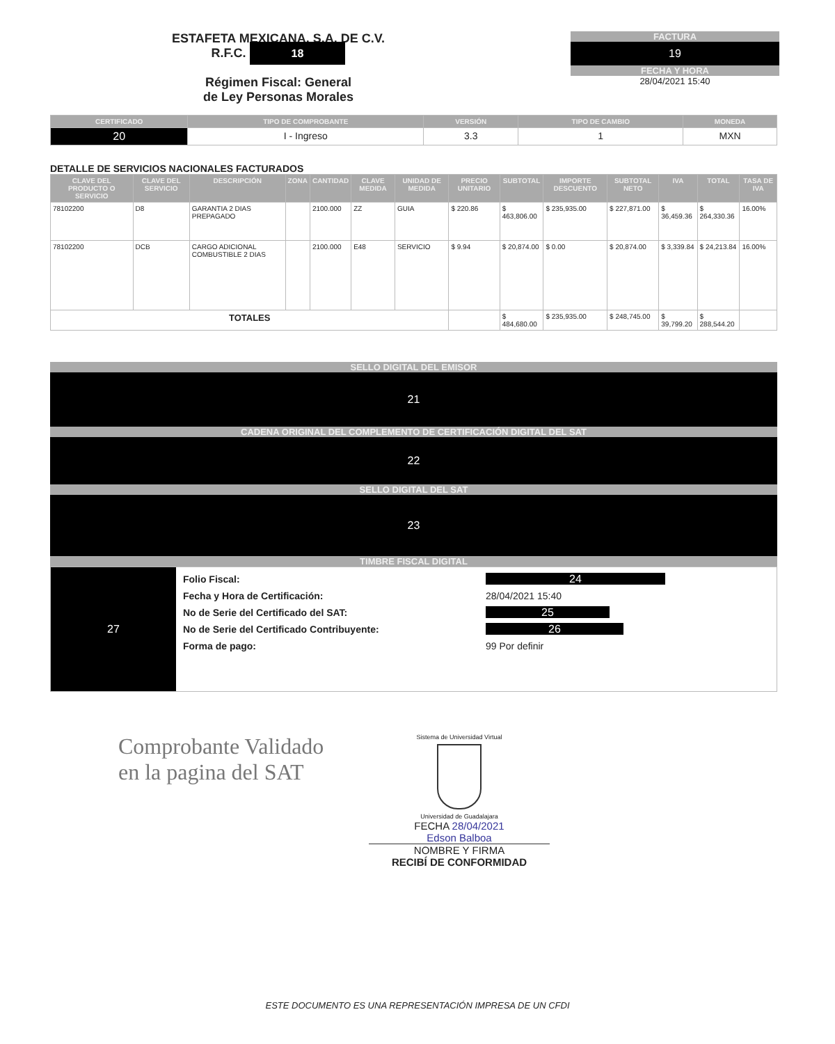ESTAFETA MEXICANA, S.A. DE C.V.
R.F.C. 18
Régimen Fiscal: General
de Ley Personas Morales
FACTURA
19
FECHA Y HORA
28/04/2021 15:40
| CERTIFICADO | TIPO DE COMPROBANTE | VERSIÓN | TIPO DE CAMBIO | MONEDA |
| --- | --- | --- | --- | --- |
| 20 | I - Ingreso | 3.3 | 1 | MXN |
DETALLE DE SERVICIOS NACIONALES FACTURADOS
| CLAVE DEL PRODUCTO O SERVICIO | CLAVE DEL SERVICIO | DESCRIPCIÓN | ZONA | CANTIDAD | CLAVE MEDIDA | UNIDAD DE MEDIDA | PRECIO UNITARIO | SUBTOTAL | IMPORTE DESCUENTO | SUBTOTAL NETO | IVA | TOTAL | TASA DE IVA |
| --- | --- | --- | --- | --- | --- | --- | --- | --- | --- | --- | --- | --- | --- |
| 78102200 | D8 | GARANTIA 2 DIAS PREPAGADO | | 2100.000 | ZZ | GUIA | $ 220.86 | $ 463,806.00 | $ 235,935.00 | $ 227,871.00 | $ 36,459.36 | $ 264,330.36 | 16.00% |
| 78102200 | DCB | CARGO ADICIONAL COMBUSTIBLE 2 DIAS | | 2100.000 | E48 | SERVICIO | $ 9.94 | $ 20,874.00 | $ 0.00 | $ 20,874.00 | $ 3,339.84 | $ 24,213.84 | 16.00% |
| TOTALES | | | | | | | | $ 484,680.00 | $ 235,935.00 | $ 248,745.00 | $ 39,799.20 | $ 288,544.20 | |
SELLO DIGITAL DEL EMISOR
21
CADENA ORIGINAL DEL COMPLEMENTO DE CERTIFICACIÓN DIGITAL DEL SAT
22
SELLO DIGITAL DEL SAT
23
TIMBRE FISCAL DIGITAL
27
Folio Fiscal:
Fecha y Hora de Certificación:
No de Serie del Certificado del SAT:
No de Serie del Certificado Contribuyente:
Forma de pago:
24
28/04/2021 15:40
25
26
99 Por definir
Comprobante Validado
en la pagina del SAT
Sistema de Universidad Virtual
Universidad de Guadalajara
FECHA 28/04/2021
Edson Balboa
NOMBRE Y FIRMA
RECIBÍ DE CONFORMIDAD
ESTE DOCUMENTO ES UNA REPRESENTACIÓN IMPRESA DE UN CFDI